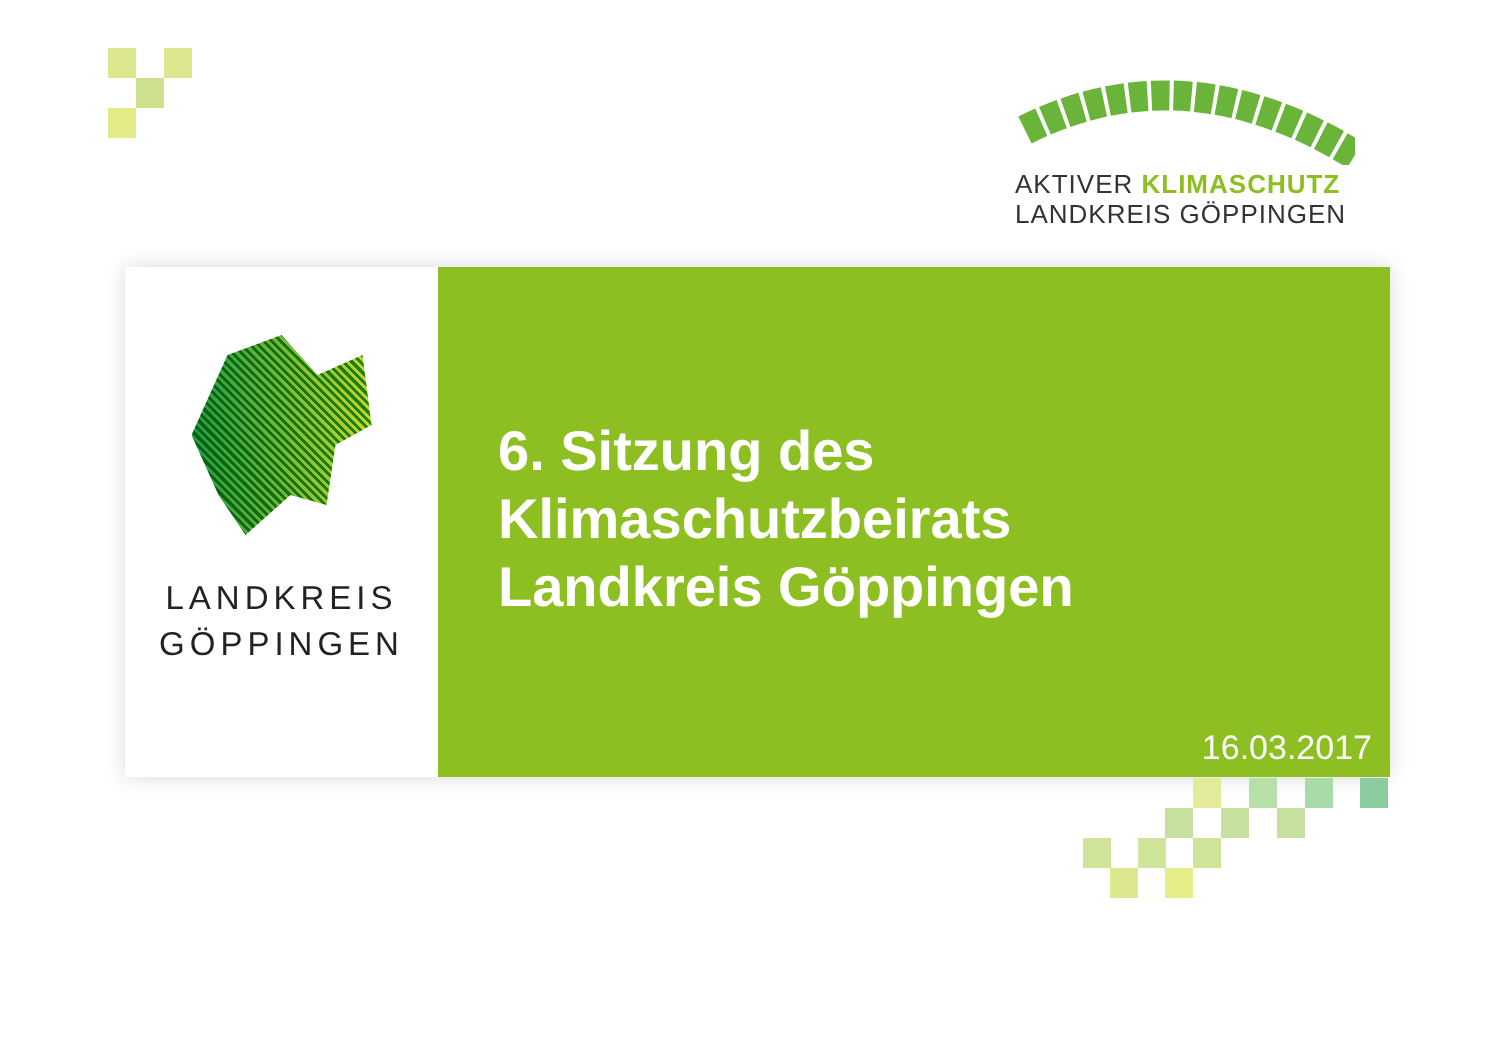AKTIVER KLIMASCHUTZ
LANDKREIS GÖPPINGEN
LANDKREIS
GÖPPINGEN
6. Sitzung des
Klimaschutzbeirats
Landkreis Göppingen
16.03.2017